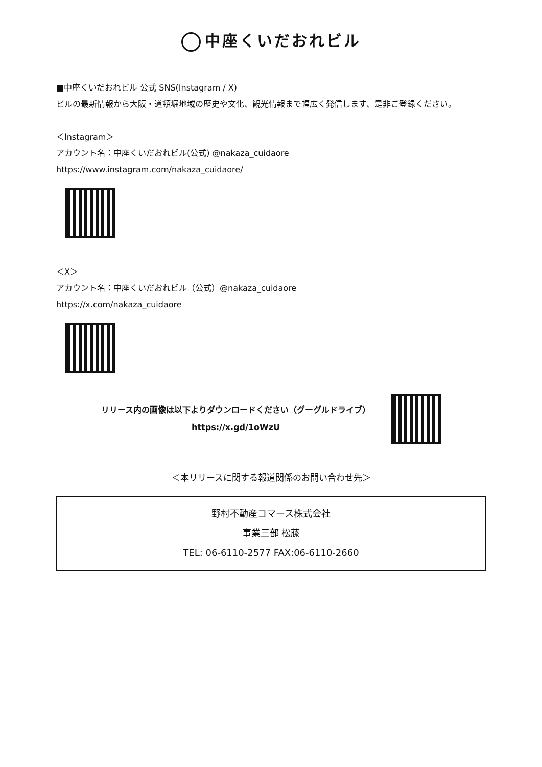中座くいだおれビル
■中座くいだおれビル 公式 SNS(Instagram / X)
ビルの最新情報から大阪・道頓堀地域の歴史や文化、観光情報まで幅広く発信します、是非ご登録ください。
＜Instagram＞
アカウント名：中座くいだおれビル(公式) @nakaza_cuidaore
https://www.instagram.com/nakaza_cuidaore/
＜X＞
アカウント名：中座くいだおれビル（公式）@nakaza_cuidaore
https://x.com/nakaza_cuidaore
リリース内の画像は以下よりダウンロードください（グーグルドライブ）
https://x.gd/1oWzU
＜本リリースに関する報道関係のお問い合わせ先＞
野村不動産コマース株式会社
事業三部 松藤
TEL: 06-6110-2577 FAX:06-6110-2660